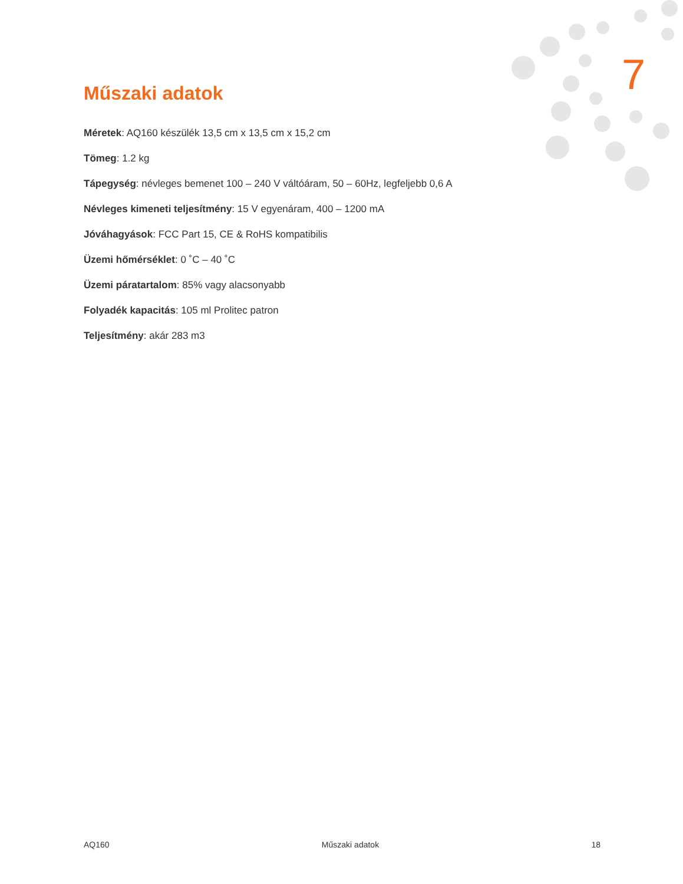Műszaki adatok 7
Méretek: AQ160 készülék 13,5 cm x 13,5 cm x 15,2 cm
Tömeg: 1.2 kg
Tápegység: névleges bemenet 100 – 240 V váltóáram, 50 – 60Hz, legfeljebb 0,6 A
Névleges kimeneti teljesítmény: 15 V egyenáram, 400 – 1200 mA
Jóváhagyások: FCC Part 15, CE & RoHS kompatibilis
Üzemi hőmérséklet: 0 ˚C – 40 ˚C
Üzemi páratartalom: 85% vagy alacsonyabb
Folyadék kapacitás: 105 ml Prolitec patron
Teljesítmény: akár 283 m3
AQ160 Műszaki adatok 18